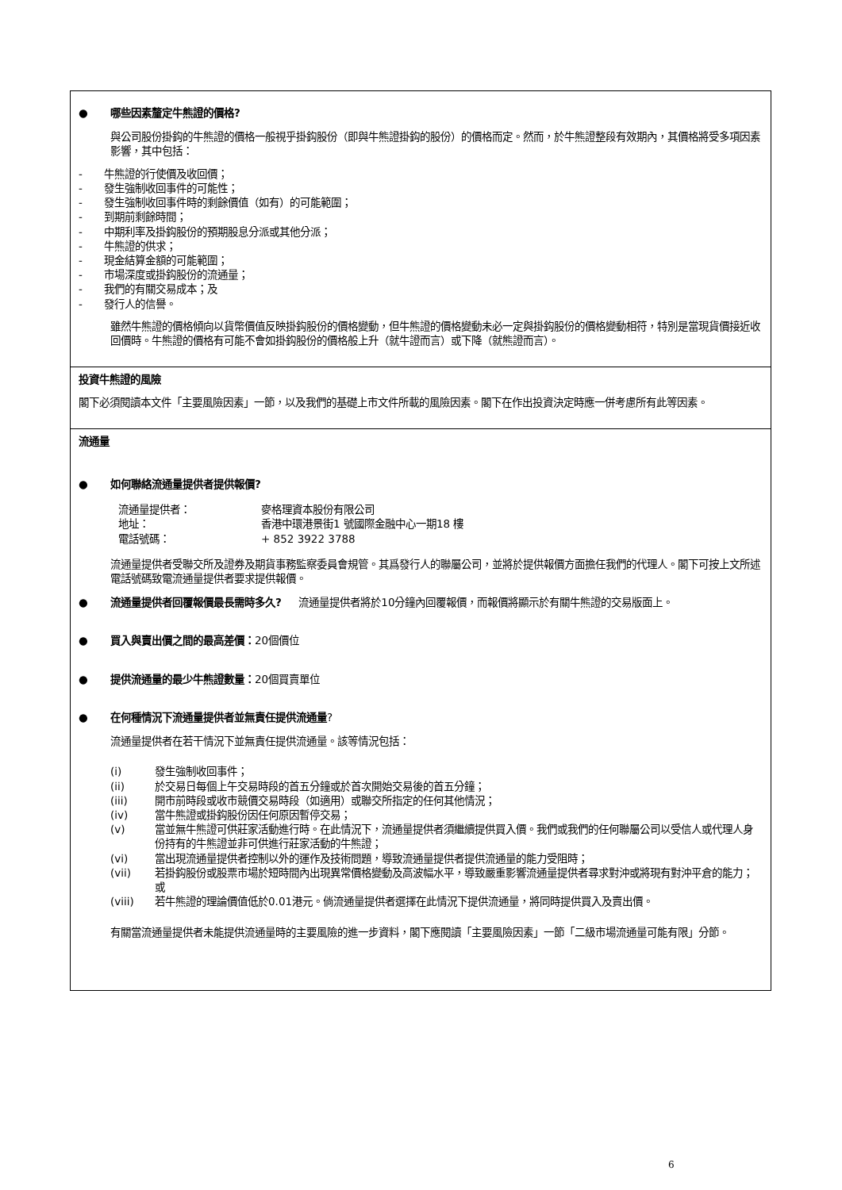● 哪些因素釐定牛熊證的價格?
與公司股份掛鈎的牛熊證的價格一般視乎掛鈎股份（即與牛熊證掛鈎的股份）的價格而定。然而，於牛熊證整段有效期內，其價格將受多項因素影響，其中包括：
- 牛熊證的行使價及收回價；
- 發生強制收回事件的可能性；
- 發生強制收回事件時的剩餘價值（如有）的可能範圍；
- 到期前剩餘時間；
- 中期利率及掛鈎股份的預期股息分派或其他分派；
- 牛熊證的供求；
- 現金結算金額的可能範圍；
- 市場深度或掛鈎股份的流通量；
- 我們的有關交易成本；及
- 發行人的信譽。
雖然牛熊證的價格傾向以貨幣價值反映掛鈎股份的價格變動，但牛熊證的價格變動未必一定與掛鈎股份的價格變動相符，特別是當現貨價接近收回價時。牛熊證的價格有可能不會如掛鈎股份的價格般上升（就牛證而言）或下降（就熊證而言）。
投資牛熊證的風險
閣下必須閱讀本文件「主要風險因素」一節，以及我們的基礎上市文件所載的風險因素。閣下在作出投資決定時應一併考慮所有此等因素。
流通量
● 如何聯絡流通量提供者提供報價?
流通量提供者： 麥格理資本股份有限公司 地址： 香港中環港景街1 號國際金融中心一期18 樓 電話號碼： + 852 3922 3788
流通量提供者受聯交所及證券及期貨事務監察委員會規管。其爲發行人的聯屬公司，並將於提供報價方面擔任我們的代理人。閣下可按上文所述電話號碼致電流通量提供者要求提供報價。
● 流通量提供者回覆報價最長需時多久? 流通量提供者將於10分鐘內回覆報價，而報價將顯示於有關牛熊證的交易版面上。
● 買入與賣出價之間的最高差價：20個價位
● 提供流通量的最少牛熊證數量：20個買賣單位
● 在何種情況下流通量提供者並無責任提供流通量?
流通量提供者在若干情況下並無責任提供流通量。該等情況包括：
(i) 發生強制收回事件；
(ii) 於交易日每個上午交易時段的首五分鐘或於首次開始交易後的首五分鐘；
(iii) 開市前時段或收市競價交易時段（如適用）或聯交所指定的任何其他情況；
(iv) 當牛熊證或掛鈎股份因任何原因暫停交易；
(v) 當並無牛熊證可供莊家活動進行時。在此情況下，流通量提供者須繼續提供買入價。我們或我們的任何聯屬公司以受信人或代理人身份持有的牛熊證並非可供進行莊家活動的牛熊證；
(vi) 當出現流通量提供者控制以外的運作及技術問題，導致流通量提供者提供流通量的能力受阻時；
(vii) 若掛鈎股份或股票市場於短時間內出現異常價格變動及高波幅水平，導致嚴重影響流通量提供者尋求對沖或將現有對沖平倉的能力；或
(viii) 若牛熊證的理論價值低於0.01港元。倘流通量提供者選擇在此情況下提供流通量，將同時提供買入及賣出價。
有關當流通量提供者未能提供流通量時的主要風險的進一步資料，閣下應閱讀「主要風險因素」一節「二級市場流通量可能有限」分節。
6